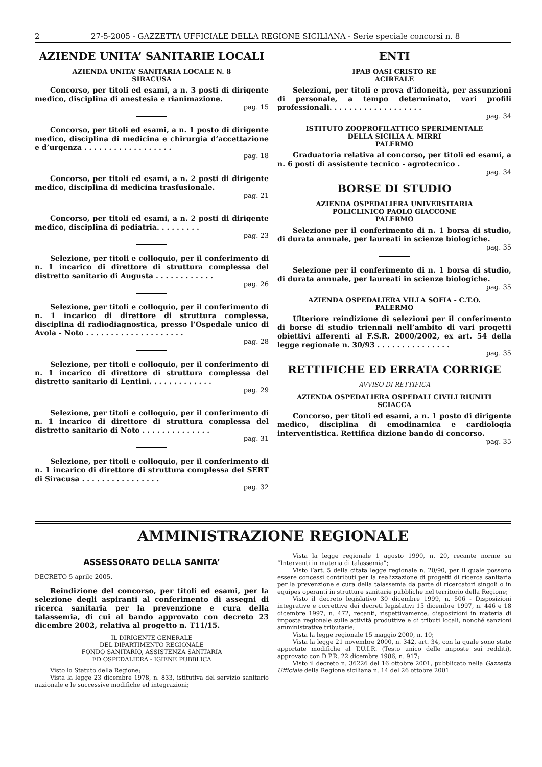2 27-5-2005 - GAZZETTA UFFICIALE DELLA REGIONE SICILIANA - Serie speciale concorsi n. 8
AZIENDE UNITA’ SANITARIE LOCALI
AZIENDA UNITA’ SANITARIA LOCALE N. 8
SIRACUSA
Concorso, per titoli ed esami, a n. 3 posti di dirigente medico, disciplina di anestesia e rianimazione.
pag. 15
Concorso, per titoli ed esami, a n. 1 posto di dirigente medico, disciplina di medicina e chirurgia d’accettazione e d’urgenza . . . . . . . . . . . . . . . . . .
pag. 18
Concorso, per titoli ed esami, a n. 2 posti di dirigente medico, disciplina di medicina trasfusionale.
pag. 21
Concorso, per titoli ed esami, a n. 2 posti di dirigente medico, disciplina di pediatria. . . . . . . . .
pag. 23
Selezione, per titoli e colloquio, per il conferimento di n. 1 incarico di direttore di struttura complessa del distretto sanitario di Augusta . . . . . . . . . . . .
pag. 26
Selezione, per titoli e colloquio, per il conferimento di n. 1 incarico di direttore di struttura complessa, disciplina di radiodiagnostica, presso l’Ospedale unico di Avola - Noto . . . . . . . . . . . . . . . . . . . .
pag. 28
Selezione, per titoli e colloquio, per il conferimento di n. 1 incarico di direttore di struttura complessa del distretto sanitario di Lentini. . . . . . . . . . . . .
pag. 29
Selezione, per titoli e colloquio, per il conferimento di n. 1 incarico di direttore di struttura complessa del distretto sanitario di Noto . . . . . . . . . . . . . .
pag. 31
Selezione, per titoli e colloquio, per il conferimento di n. 1 incarico di direttore di struttura complessa del SERT di Siracusa . . . . . . . . . . . . . . . .
pag. 32
ENTI
IPAB OASI CRISTO RE
ACIREALE
Selezioni, per titoli e prova d’idoneità, per assunzioni di personale, a tempo determinato, vari profili professionali. . . . . . . . . . . . . . . . . . .
pag. 34
ISTITUTO ZOOPROFILATTICO SPERIMENTALE
DELLA SICILIA A. MIRRI
PALERMO
Graduatoria relativa al concorso, per titoli ed esami, a n. 6 posti di assistente tecnico - agrotecnico .
pag. 34
BORSE DI STUDIO
AZIENDA OSPEDALIERA UNIVERSITARIA
POLICLINICO PAOLO GIACCONE
PALERMO
Selezione per il conferimento di n. 1 borsa di studio, di durata annuale, per laureati in scienze biologiche.
pag. 35
Selezione per il conferimento di n. 1 borsa di studio, di durata annuale, per laureati in scienze biologiche.
pag. 35
AZIENDA OSPEDALIERA VILLA SOFIA - C.T.O.
PALERMO
Ulteriore reindizione di selezioni per il conferimento di borse di studio triennali nell’ambito di vari progetti obiettivi afferenti al F.S.R. 2000/2002, ex art. 54 della legge regionale n. 30/93 . . . . . . . . . . . . . . .
pag. 35
RETTIFICHE ED ERRATA CORRIGE
AVVISO DI RETTIFICA
AZIENDA OSPEDALIERA OSPEDALI CIVILI RIUNITI
SCIACCA
Concorso, per titoli ed esami, a n. 1 posto di dirigente medico, disciplina di emodinamica e cardiologia interventistica. Rettifica dizione bando di concorso.
pag. 35
AMMINISTRAZIONE REGIONALE
ASSESSORATO DELLA SANITA’
DECRETO 5 aprile 2005.
Reindizione del concorso, per titoli ed esami, per la selezione degli aspiranti al conferimento di assegni di ricerca sanitaria per la prevenzione e cura della talassemia, di cui al bando approvato con decreto 23 dicembre 2002, relativa al progetto n. T11/15.
IL DIRIGENTE GENERALE
DEL DIPARTIMENTO REGIONALE
FONDO SANITARIO, ASSISTENZA SANITARIA
ED OSPEDALIERA - IGIENE PUBBLICA
Visto lo Statuto della Regione;
Vista la legge 23 dicembre 1978, n. 833, istitutiva del servizio sanitario nazionale e le successive modifiche ed integrazioni;
Vista la legge regionale 1 agosto 1990, n. 20, recante norme su “Interventi in materia di talassemia”;
Visto l’art. 5 della citata legge regionale n. 20/90, per il quale possono essere concessi contributi per la realizzazione di progetti di ricerca sanitaria per la prevenzione e cura della talassemia da parte di ricercatori singoli o in equipes operanti in strutture sanitarie pubbliche nel territorio della Regione;
Visto il decreto legislativo 30 dicembre 1999, n. 506 - Disposizioni integrative e correttive dei decreti legislativi 15 dicembre 1997, n. 446 e 18 dicembre 1997, n. 472, recanti, rispettivamente, disposizioni in materia di imposta regionale sulle attività produttive e di tributi locali, nonché sanzioni amministrative tributarie;
Vista la legge regionale 15 maggio 2000, n. 10;
Vista la legge 21 novembre 2000, n. 342, art. 34, con la quale sono state apportate modifiche al T.U.I.R. (Testo unico delle imposte sui redditi), approvato con D.P.R. 22 dicembre 1986, n. 917;
Visto il decreto n. 36226 del 16 ottobre 2001, pubblicato nella Gazzetta Ufficiale della Regione siciliana n. 14 del 26 ottobre 2001